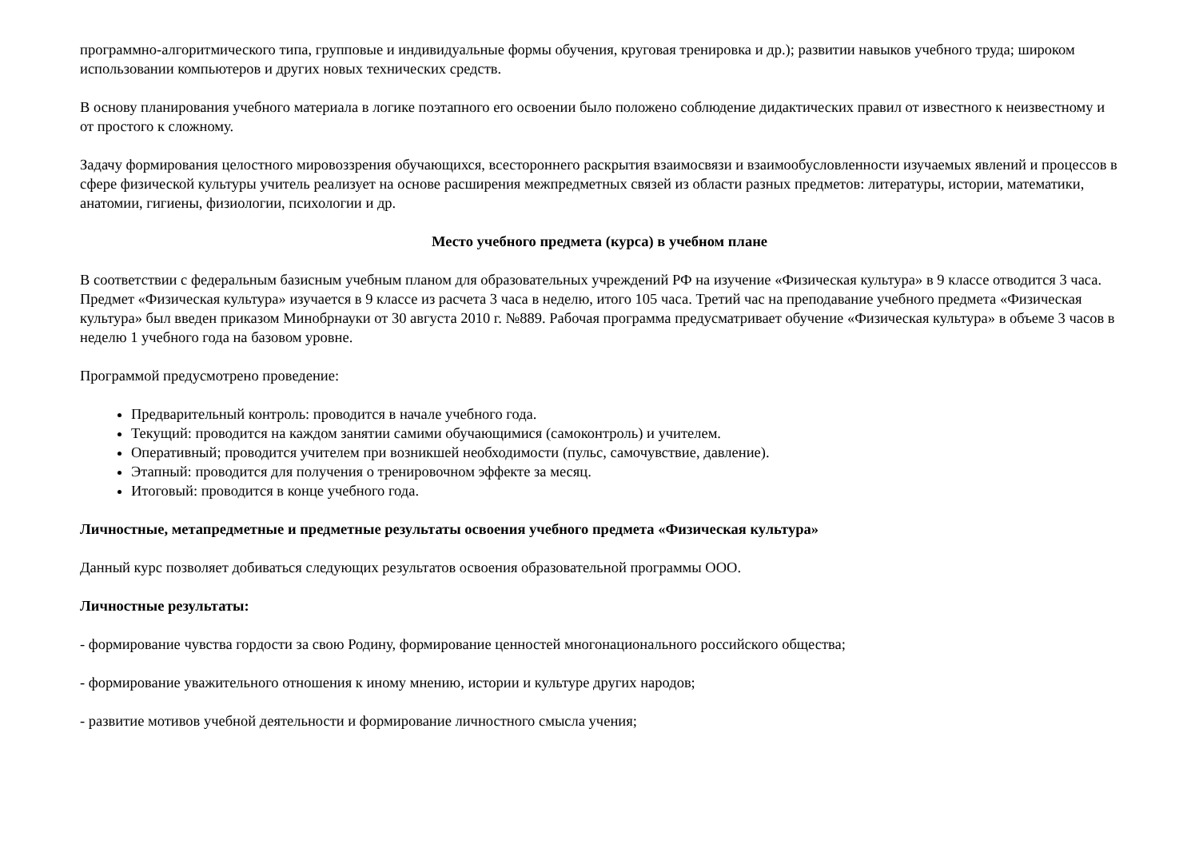программно-алгоритмического типа, групповые и индивидуальные формы обучения, круговая тренировка и др.); развитии навыков учебного труда; широком использовании компьютеров и других новых технических средств.
В основу планирования учебного материала в логике поэтапного его освоении было положено соблюдение дидактических правил от известного к неизвестному и от простого к сложному.
Задачу формирования целостного мировоззрения обучающихся, всестороннего раскрытия взаимосвязи и взаимообусловленности изучаемых явлений и процессов в сфере физической культуры учитель реализует на основе расширения межпредметных связей из области разных предметов: литературы, истории, математики, анатомии, гигиены, физиологии, психологии и др.
Место учебного предмета (курса) в учебном плане
В соответствии с федеральным базисным учебным планом для образовательных учреждений РФ на изучение «Физическая культура» в 9 классе отводится 3 часа. Предмет «Физическая культура» изучается в 9 классе из расчета 3 часа в неделю, итого 105 часа. Третий час на преподавание учебного предмета «Физическая культура» был введен приказом Минобрнауки от 30 августа 2010 г. №889. Рабочая программа предусматривает обучение «Физическая культура» в объеме 3 часов в неделю 1 учебного года на базовом уровне.
Программой предусмотрено проведение:
Предварительный контроль: проводится в начале учебного года.
Текущий: проводится на каждом занятии самими обучающимися (самоконтроль) и учителем.
Оперативный; проводится учителем при возникшей необходимости (пульс, самочувствие, давление).
Этапный: проводится для получения о тренировочном эффекте за месяц.
Итоговый: проводится в конце учебного года.
Личностные, метапредметные и предметные результаты освоения учебного предмета «Физическая культура»
Данный курс позволяет добиваться следующих результатов освоения образовательной программы ООО.
Личностные результаты:
- формирование чувства гордости за свою Родину, формирование ценностей многонационального российского общества;
- формирование уважительного отношения к иному мнению, истории и культуре других народов;
- развитие мотивов учебной деятельности и формирование личностного смысла учения;